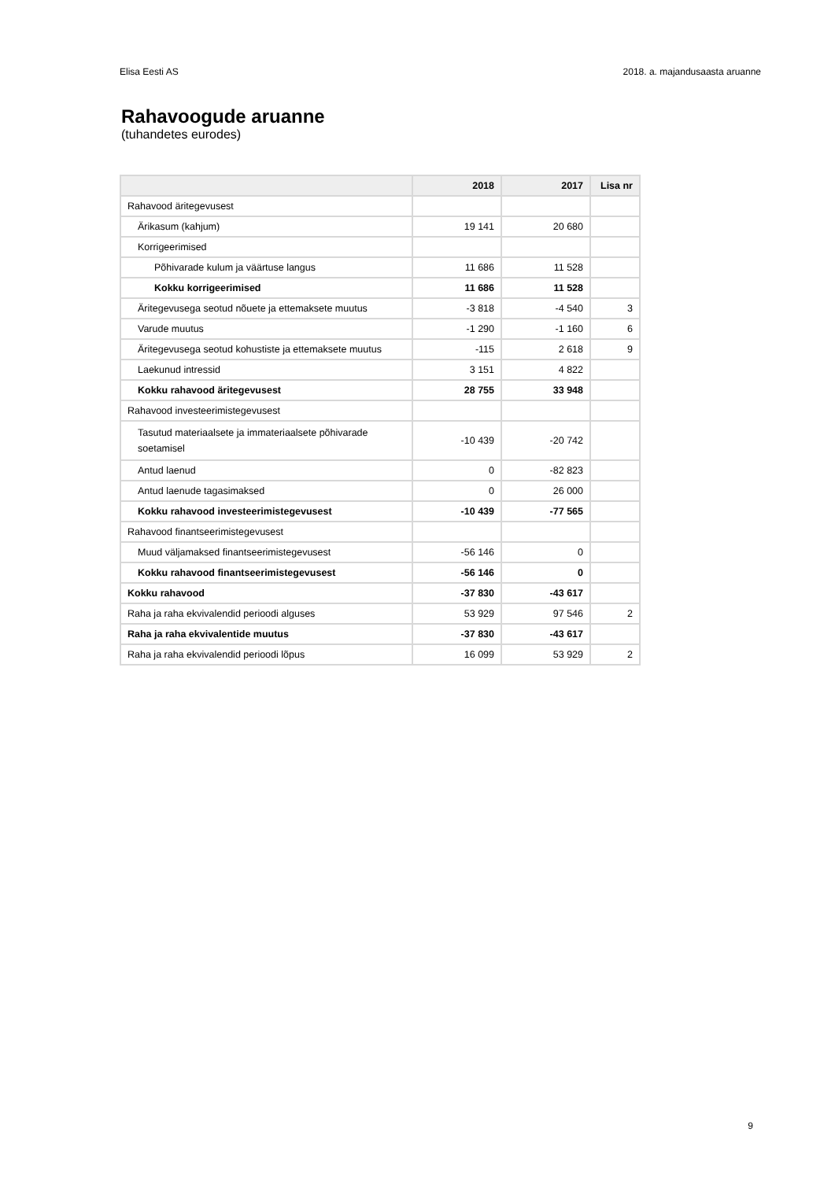Elisa Eesti AS 2018. a. majandusaasta aruanne
Rahavoogude aruanne
(tuhandetes eurodes)
| | 2018 | 2017 | Lisa nr |
| --- | --- | --- | --- |
| Rahavood äritegevusest | | | |
| Ärikasum (kahjum) | 19 141 | 20 680 | |
| Korrigeerimised | | | |
| Põhivarade kulum ja väärtuse langus | 11 686 | 11 528 | |
| Kokku korrigeerimised | 11 686 | 11 528 | |
| Äritegevusega seotud nõuete ja ettemaksete muutus | -3 818 | -4 540 | 3 |
| Varude muutus | -1 290 | -1 160 | 6 |
| Äritegevusega seotud kohustiste ja ettemaksete muutus | -115 | 2 618 | 9 |
| Laekunud intressid | 3 151 | 4 822 | |
| Kokku rahavood äritegevusest | 28 755 | 33 948 | |
| Rahavood investeerimistegevusest | | | |
| Tasutud materiaalsete ja immateriaalsete põhivarade soetamisel | -10 439 | -20 742 | |
| Antud laenud | 0 | -82 823 | |
| Antud laenude tagasimaksed | 0 | 26 000 | |
| Kokku rahavood investeerimistegevusest | -10 439 | -77 565 | |
| Rahavood finantseerimistegevusest | | | |
| Muud väljamaksed finantseerimistegevusest | -56 146 | 0 | |
| Kokku rahavood finantseerimistegevusest | -56 146 | 0 | |
| Kokku rahavood | -37 830 | -43 617 | |
| Raha ja raha ekvivalendid perioodi alguses | 53 929 | 97 546 | 2 |
| Raha ja raha ekvivalentide muutus | -37 830 | -43 617 | |
| Raha ja raha ekvivalendid perioodi lõpus | 16 099 | 53 929 | 2 |
9